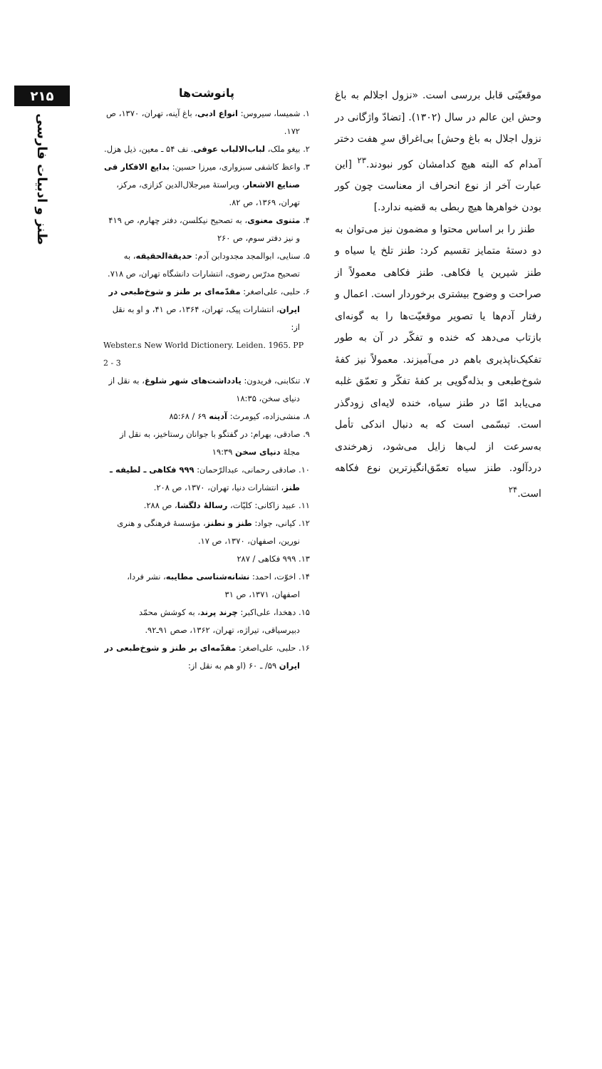موقعیّتی قابل بررسی است. «نزول اجلالم به باغ وحش این عالم در سال (۱۳۰۲). [تضادّ واژگانی در نزول اجلال به باغ وحش] بی‌اغراق سرِ هفت دختر آمدام که البته هیچ کدامشان کور نبودند.<sup>۲۳</sup> [این عبارت آخر از نوع انحراف از معناست چون کور بودن خواهرها هیچ ربطی به قضیه ندارد.]
طنز را بر اساس محتوا و مضمون نیز می‌توان به دو دستهٔ متمایز تقسیم کرد: طنز تلخ یا سیاه و طنز شیرین یا فکاهی. طنز فکاهی معمولاً از صراحت و وضوح بیشتری برخوردار است. اعمال و رفتار آدم‌ها یا تصویر موقعیّت‌ها را به گونه‌ای بازتاب می‌دهد که خنده و تفکّر در آن به طور تفکیک‌ناپذیری باهم در می‌آمیزند. معمولاً نیز کفهٔ شوخ‌طبعی و بذله‌گویی بر کفهٔ تفکّر و تعمّق غلبه می‌یابد امّا در طنز سیاه، خنده لایه‌ای زودگذر است. تبسّمی است که به دنبال اندکی تأمل به‌سرعت از لب‌ها زایل می‌شود، زهرخندی دردآلود. طنز سیاه تعمّق‌انگیزترین نوع فکاهه است.<sup>۲۴</sup>
پانوشت‌ها
۱. شمیسا، سیروس: انواع ادبی، باغ آینه، تهران، ۱۳۷۰، ص ۱۷۲.
۲. بیغو ملک، لباب‌الالباب عوفی. نف ۵۴ ـ معین، ذیل هزل.
۳. واعظ کاشفی سبزواری، میرزا حسین: بدایع الافکار فی صنایع الاشعار، ویراستهٔ میرجلال‌الدین کزازی، مرکز، تهران، ۱۳۶۹، ص ۸۲.
۴. مثنوی معنوی، به تصحیح نیکلسن، دفتر چهارم، ص ۴۱۹ و نیز دفتر سوم، ص ۲۶۰
۵. سنایی، ابوالمجد مجدودابن آدم: حدیقةالحقیقه، به تصحیح مدرّس رضوی، انتشارات دانشگاه تهران، ص ۷۱۸.
۶. حلبی، علی‌اصغر: مقدّمه‌ای بر طنز و شوخ‌طبعی در ایران، انتشارات پیک، تهران، ۱۳۶۴، ص ۴۱، و او به نقل از:
Webster.s New World Dictionery. Leiden. 1965. PP 2 - 3
۷. تنکابنی، فریدون: یادداشت‌های شهر شلوغ، به نقل از دنیای سخن، ۱۸:۳۵
۸. منشی‌زاده، کیومرث: آدینه ۶۹ / ۸۵:۶۸
۹. صادقی، بهرام: در گفتگو با جوانان رستاخیز، به نقل از مجلهٔ دنیای سخن ۱۹:۳۹
۱۰. صادقی رحمانی، عبدالرّحمان: ۹۹۹ فکاهی ـ لطیفه ـ طنز، انتشارات دنیا، تهران، ۱۳۷۰، ص ۲۰۸.
۱۱. عبید زاکانی: کلیّات، رسالهٔ دلگشا، ص ۲۸۸.
۱۲. کیانی، جواد: طنز و نطنز، مؤسسهٔ فرهنگی و هنری نورین، اصفهان، ۱۳۷۰، ص ۱۷.
۱۳. ۹۹۹ فکاهی / ۲۸۷
۱۴. اخوّت، احمد: نشانه‌شناسی مطایبه، نشر فردا، اصفهان، ۱۳۷۱، ص ۳۱
۱۵. دهخدا، علی‌اکبر: چرند پرند، به کوشش محمّد دبیرسیاقی، تیراژه، تهران، ۱۳۶۲، صص ۹۱ـ۹۲.
۱۶. حلبی، علی‌اصغر: مقدّمه‌ای بر طنز و شوخ‌طبعی در ایران ۵۹/ ـ ۶۰ (او هم به نقل از:
۲۱۵
طنز و ادبیات فارسی